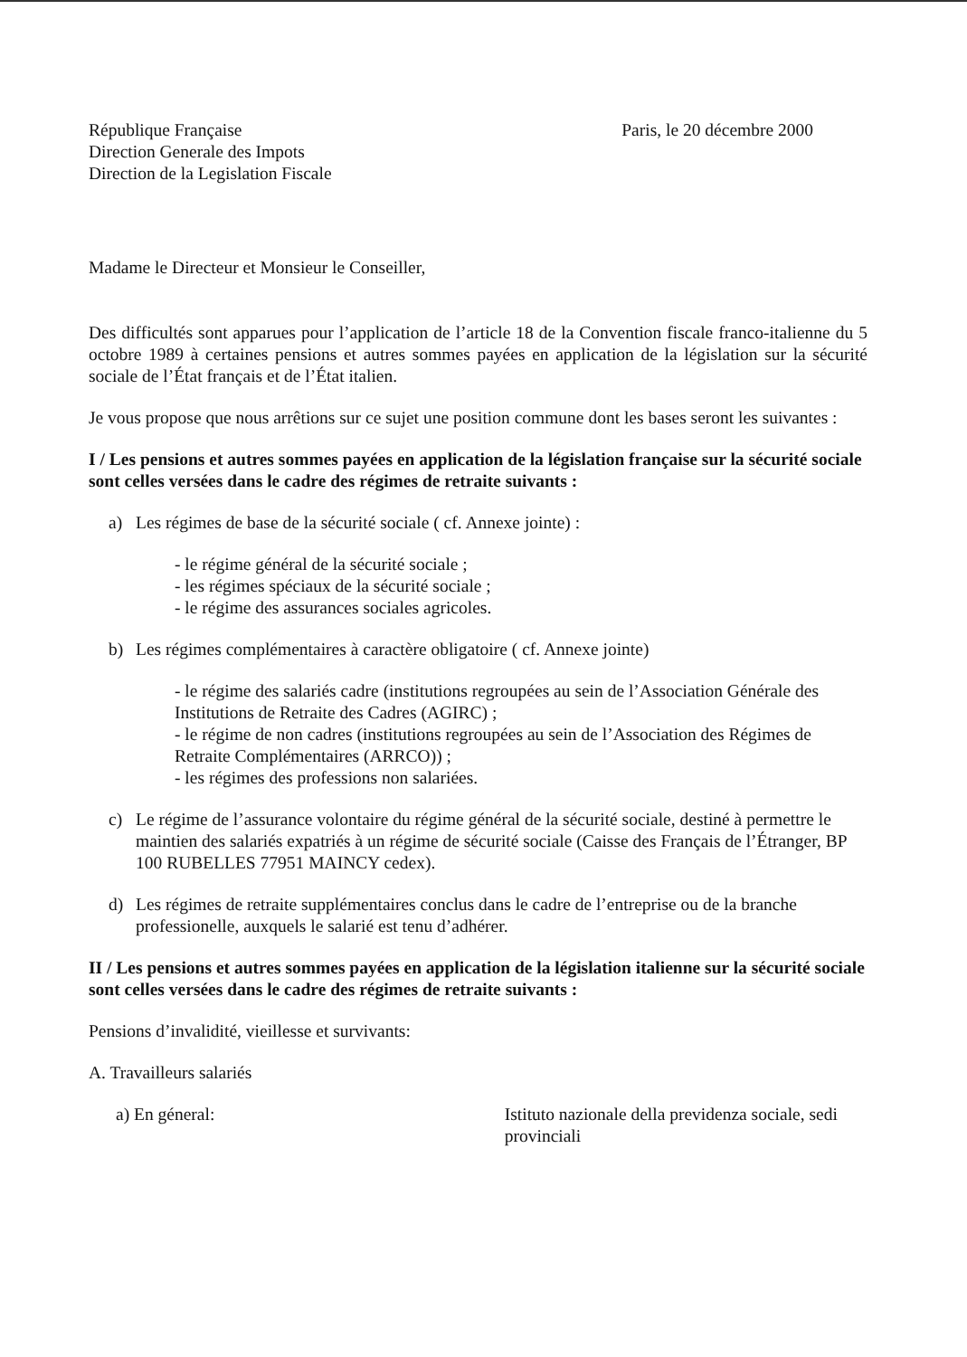République Française
Direction Generale des Impots
Direction de la Legislation Fiscale
Paris, le 20 décembre 2000
Madame le Directeur et Monsieur le Conseiller,
Des difficultés sont apparues pour l’application de l’article 18 de la Convention fiscale franco-italienne du 5 octobre 1989 à certaines pensions et autres sommes payées en application de la législation sur la sécurité sociale de l’État français et de l’État italien.
Je vous propose que nous arrêtions sur ce sujet une position commune dont les bases seront les suivantes :
I / Les pensions et autres sommes payées en application de la législation française sur la sécurité sociale sont celles versées dans le cadre des régimes de retraite suivants :
a) Les régimes de base de la sécurité sociale ( cf. Annexe jointe) :
- le régime général de la sécurité sociale ;
- les régimes spéciaux de la sécurité sociale ;
- le régime des assurances sociales agricoles.
b) Les régimes complémentaires à caractère obligatoire ( cf. Annexe jointe)
- le régime des salariés cadre (institutions regroupées au sein de l’Association Générale des Institutions de Retraite des Cadres (AGIRC) ;
- le régime de non cadres (institutions regroupées au sein de l’Association des Régimes de Retraite Complémentaires (ARRCO)) ;
- les régimes des professions non salariées.
c) Le régime de l’assurance volontaire du régime général de la sécurité sociale, destiné à permettre le maintien des salariés expatriés à un régime de sécurité sociale (Caisse des Français de l’Étranger, BP 100 RUBELLES 77951 MAINCY cedex).
d) Les régimes de retraite supplémentaires conclus dans le cadre de l’entreprise ou de la branche professionelle, auxquels le salarié est tenu d’adhérer.
II / Les pensions et autres sommes payées en application de la législation italienne sur la sécurité sociale sont celles versées dans le cadre des régimes de retraite suivants :
Pensions d’invalidité, vieillesse et survivants:
A. Travailleurs salariés
a) En géneral: Istituto nazionale della previdenza sociale, sedi provinciali